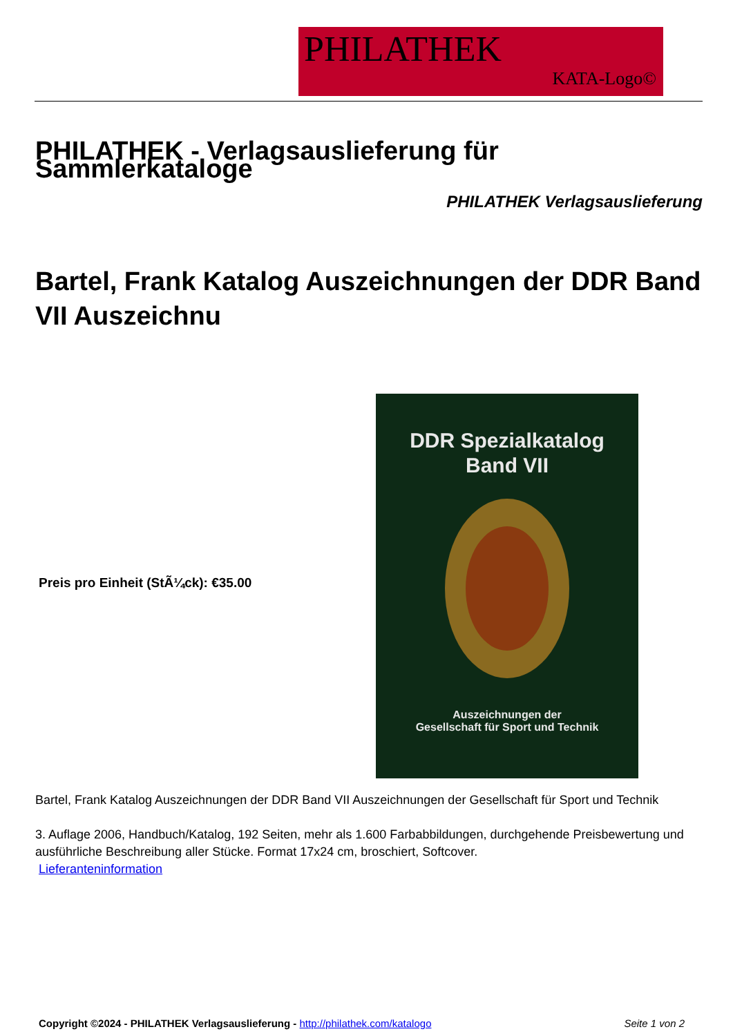PHILATHEK
KATA-Logo©
PHILATHEK - Verlagsauslieferung für Sammlerkataloge
PHILATHEK Verlagsauslieferung
Bartel, Frank Katalog Auszeichnungen der DDR Band VII Auszeichnu
Preis pro Einheit (StÃ¼ck): €35.00
DDR Spezialkatalog
Band VII
Auszeichnungen der
Gesellschaft für Sport und Technik
Bartel, Frank Katalog Auszeichnungen der DDR Band VII Auszeichnungen der Gesellschaft für Sport und Technik
3. Auflage 2006, Handbuch/Katalog, 192 Seiten, mehr als 1.600 Farbabbildungen, durchgehende Preisbewertung und ausführliche Beschreibung aller Stücke. Format 17x24 cm, broschiert, Softcover.
Lieferanteninformation
Copyright ©2024 - PHILATHEK Verlagsauslieferung - http://philathek.com/katalogo Seite 1 von 2